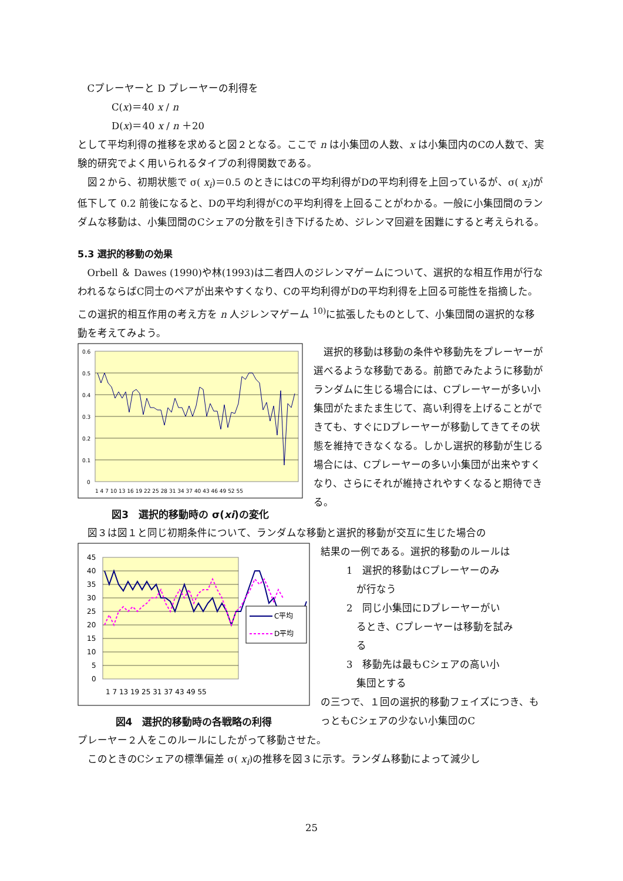Cプレーヤーと D プレーヤーの利得を
C(x)＝40 x / n
D(x)＝40 x / n ＋20
として平均利得の推移を求めると図２となる。ここで n は小集団の人数、x は小集団内のCの人数で、実験的研究でよく用いられるタイプの利得関数である。
図２から、初期状態で σ( x<sub>i</sub>)＝0.5 のときにはCの平均利得がDの平均利得を上回っているが、σ( x<sub>i</sub>)が低下して 0.2 前後になると、Dの平均利得がCの平均利得を上回ることがわかる。一般に小集団間のランダムな移動は、小集団間のCシェアの分散を引き下げるため、ジレンマ回避を困難にすると考えられる。
5.3 選択的移動の効果
Orbell ＆ Dawes (1990)や林(1993)は二者四人のジレンマゲームについて、選択的な相互作用が行なわれるならばC同士のペアが出来やすくなり、Cの平均利得がDの平均利得を上回る可能性を指摘した。この選択的相互作用の考え方を n 人ジレンマゲーム <sup>10)</sup>に拡張したものとして、小集団間の選択的な移動を考えてみよう。
0.6
0.5
0.4
0.3
0.2
0.1
0
1 4 7 10 13 16 19 22 25 28 31 34 37 40 43 46 49 52 55
図3　選択的移動時の σ(xi)の変化
選択的移動は移動の条件や移動先をプレーヤーが選べるような移動である。前節でみたように移動がランダムに生じる場合には、Cプレーヤーが多い小集団がたまたま生じて、高い利得を上げることができても、すぐにDプレーヤーが移動してきてその状態を維持できなくなる。しかし選択的移動が生じる場合には、Cプレーヤーの多い小集団が出来やすくなり、さらにそれが維持されやすくなると期待できる。
図３は図１と同じ初期条件について、ランダムな移動と選択的移動が交互に生じた場合の
45
40
35
30
25
20
15
10
5
0
1 7 13 19 25 31 37 43 49 55
C平均
D平均
図4　選択的移動時の各戦略の利得
結果の一例である。選択的移動のルールは
1　選択的移動はCプレーヤーのみ
　が行なう
2　同じ小集団にDプレーヤーがい
　るとき、Cプレーヤーは移動を試み
　る
3　移動先は最もCシェアの高い小
　集団とする
の三つで、１回の選択的移動フェイズにつき、もっともCシェアの少ない小集団のC
プレーヤー２人をこのルールにしたがって移動させた。
このときのCシェアの標準偏差 σ( x<sub>i</sub>)の推移を図３に示す。ランダム移動によって減少し
25